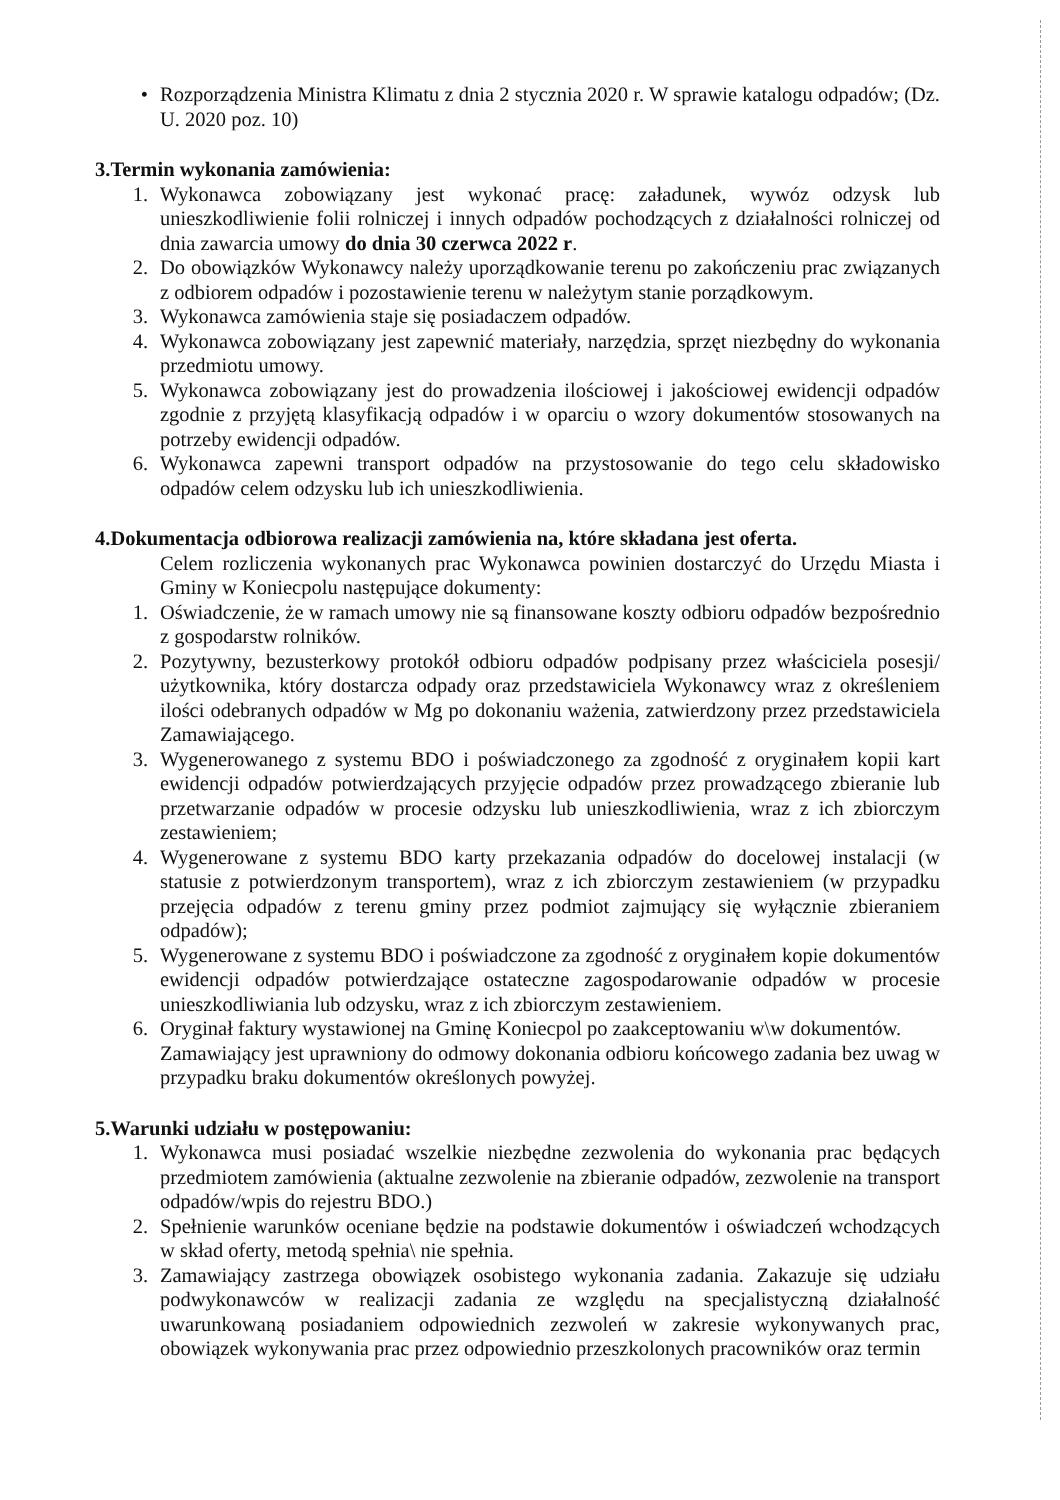• Rozporządzenia Ministra Klimatu z dnia 2 stycznia 2020 r. W sprawie katalogu odpadów; (Dz. U. 2020 poz. 10)
3.Termin wykonania zamówienia:
1. Wykonawca zobowiązany jest wykonać pracę: załadunek, wywóz odzysk lub unieszkodliwienie folii rolniczej i innych odpadów pochodzących z działalności rolniczej od dnia zawarcia umowy do dnia 30 czerwca 2022 r.
2. Do obowiązków Wykonawcy należy uporządkowanie terenu po zakończeniu prac związanych z odbiorem odpadów i pozostawienie terenu w należytym stanie porządkowym.
3. Wykonawca zamówienia staje się posiadaczem odpadów.
4. Wykonawca zobowiązany jest zapewnić materiały, narzędzia, sprzęt niezbędny do wykonania przedmiotu umowy.
5. Wykonawca zobowiązany jest do prowadzenia ilościowej i jakościowej ewidencji odpadów zgodnie z przyjętą klasyfikacją odpadów i w oparciu o wzory dokumentów stosowanych na potrzeby ewidencji odpadów.
6. Wykonawca zapewni transport odpadów na przystosowanie do tego celu składowisko odpadów celem odzysku lub ich unieszkodliwienia.
4.Dokumentacja odbiorowa realizacji zamówienia na, które składana jest oferta.
Celem rozliczenia wykonanych prac Wykonawca powinien dostarczyć do Urzędu Miasta i Gminy w Koniecpolu następujące dokumenty:
1. Oświadczenie, że w ramach umowy nie są finansowane koszty odbioru odpadów bezpośrednio z gospodarstw rolników.
2. Pozytywny, bezusterkowy protokół odbioru odpadów podpisany przez właściciela posesji/ użytkownika, który dostarcza odpady oraz przedstawiciela Wykonawcy wraz z określeniem ilości odebranych odpadów w Mg po dokonaniu ważenia, zatwierdzony przez przedstawiciela Zamawiającego.
3. Wygenerowanego z systemu BDO i poświadczonego za zgodność z oryginałem kopii kart ewidencji odpadów potwierdzających przyjęcie odpadów przez prowadzącego zbieranie lub przetwarzanie odpadów w procesie odzysku lub unieszkodliwienia, wraz z ich zbiorczym zestawieniem;
4. Wygenerowane z systemu BDO karty przekazania odpadów do docelowej instalacji (w statusie z potwierdzonym transportem), wraz z ich zbiorczym zestawieniem (w przypadku przejęcia odpadów z terenu gminy przez podmiot zajmujący się wyłącznie zbieraniem odpadów);
5. Wygenerowane z systemu BDO i poświadczone za zgodność z oryginałem kopie dokumentów ewidencji odpadów potwierdzające ostateczne zagospodarowanie odpadów w procesie unieszkodliwiania lub odzysku, wraz z ich zbiorczym zestawieniem.
6. Oryginał faktury wystawionej na Gminę Koniecpol po zaakceptowaniu w\w dokumentów.
Zamawiający jest uprawniony do odmowy dokonania odbioru końcowego zadania bez uwag w przypadku braku dokumentów określonych powyżej.
5.Warunki udziału w postępowaniu:
1. Wykonawca musi posiadać wszelkie niezbędne zezwolenia do wykonania prac będących przedmiotem zamówienia (aktualne zezwolenie na zbieranie odpadów, zezwolenie na transport odpadów/wpis do rejestru BDO.)
2. Spełnienie warunków oceniane będzie na podstawie dokumentów i oświadczeń wchodzących w skład oferty, metodą spełnia\ nie spełnia.
3. Zamawiający zastrzega obowiązek osobistego wykonania zadania. Zakazuje się udziału podwykonawców w realizacji zadania ze względu na specjalistyczną działalność uwarunkowaną posiadaniem odpowiednich zezwoleń w zakresie wykonywanych prac, obowiązek wykonywania prac przez odpowiednio przeszkolonych pracowników oraz termin